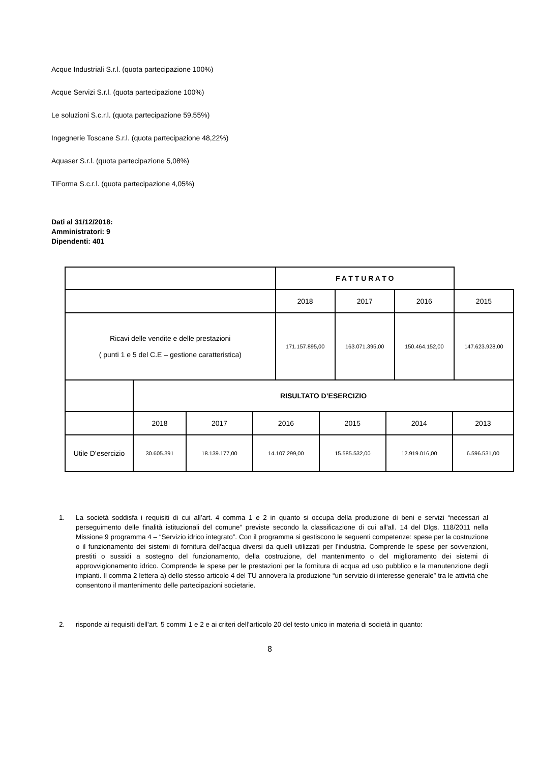Acque Industriali S.r.l. (quota partecipazione 100%)
Acque Servizi S.r.l. (quota partecipazione 100%)
Le soluzioni S.c.r.l. (quota partecipazione 59,55%)
Ingegnerie Toscane S.r.l. (quota partecipazione 48,22%)
Aquaser S.r.l. (quota partecipazione 5,08%)
TiForma S.c.r.l. (quota partecipazione 4,05%)
Dati al 31/12/2018:
Amministratori: 9
Dipendenti: 401
| | F A T T U R A T O | | | | |
| | | 2018 | 2017 | 2016 | 2015 |
| Ricavi delle vendite e delle prestazioni ( punti 1 e 5 del C.E – gestione caratteristica) | | 171.157.895,00 | 163.071.395,00 | 150.464.152,00 | 147.623.928,00 |
| | RISULTATO D’ESERCIZIO | | | | | |
| | 2018 | 2017 | 2016 | 2015 | 2014 | 2013 |
| Utile D’esercizio | 30.605.391 | 18.139.177,00 | 14.107.299,00 | 15.585.532,00 | 12.919.016,00 | 6.596.531,00 |
1. La società soddisfa i requisiti di cui all’art. 4 comma 1 e 2 in quanto si occupa della produzione di beni e servizi “necessari al perseguimento delle finalità istituzionali del comune” previste secondo la classificazione di cui all'all. 14 del Dlgs. 118/2011 nella Missione 9 programma 4 – “Servizio idrico integrato”. Con il programma si gestiscono le seguenti competenze: spese per la costruzione o il funzionamento dei sistemi di fornitura dell’acqua diversi da quelli utilizzati per l’industria. Comprende le spese per sovvenzioni, prestiti o sussidi a sostegno del funzionamento, della costruzione, del mantenimento o del miglioramento dei sistemi di approvvigionamento idrico. Comprende le spese per le prestazioni per la fornitura di acqua ad uso pubblico e la manutenzione degli impianti. Il comma 2 lettera a) dello stesso articolo 4 del TU annovera la produzione “un servizio di interesse generale” tra le attività che consentono il mantenimento delle partecipazioni societarie.
2. risponde ai requisiti dell'art. 5 commi 1 e 2 e ai criteri dell’articolo 20 del testo unico in materia di società in quanto:
8